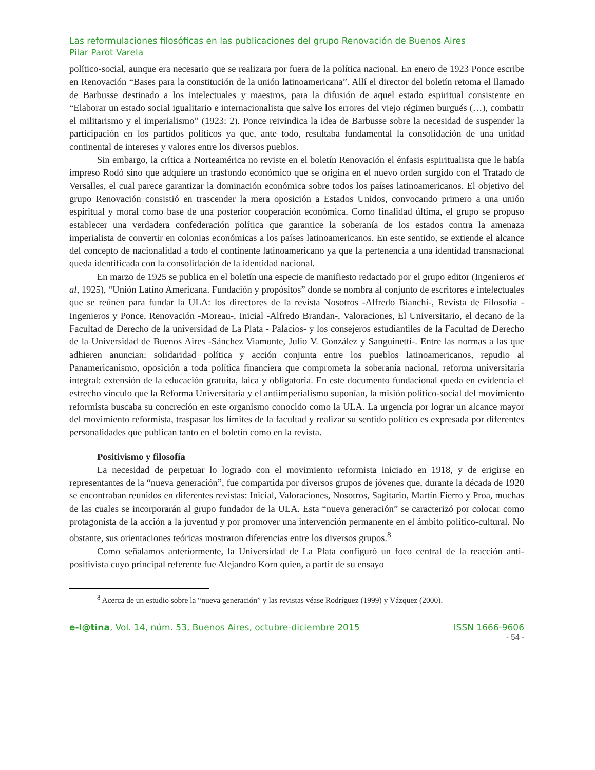Las reformulaciones filosóficas en las publicaciones del grupo Renovación de Buenos Aires
Pilar Parot Varela
político-social, aunque era necesario que se realizara por fuera de la política nacional. En enero de 1923 Ponce escribe en Renovación “Bases para la constitución de la unión latinoamericana”. Allí el director del boletín retoma el llamado de Barbusse destinado a los intelectuales y maestros, para la difusión de aquel estado espiritual consistente en “Elaborar un estado social igualitario e internacionalista que salve los errores del viejo régimen burgués (…), combatir el militarismo y el imperialismo” (1923: 2). Ponce reivindica la idea de Barbusse sobre la necesidad de suspender la participación en los partidos políticos ya que, ante todo, resultaba fundamental la consolidación de una unidad continental de intereses y valores entre los diversos pueblos.
Sin embargo, la crítica a Norteamérica no reviste en el boletín Renovación el énfasis espiritualista que le había impreso Rodó sino que adquiere un trasfondo económico que se origina en el nuevo orden surgido con el Tratado de Versalles, el cual parece garantizar la dominación económica sobre todos los países latinoamericanos. El objetivo del grupo Renovación consistió en trascender la mera oposición a Estados Unidos, convocando primero a una unión espiritual y moral como base de una posterior cooperación económica. Como finalidad última, el grupo se propuso establecer una verdadera confederación política que garantice la soberanía de los estados contra la amenaza imperialista de convertir en colonias económicas a los países latinoamericanos. En este sentido, se extiende el alcance del concepto de nacionalidad a todo el continente latinoamericano ya que la pertenencia a una identidad transnacional queda identificada con la consolidación de la identidad nacional.
En marzo de 1925 se publica en el boletín una especie de manifiesto redactado por el grupo editor (Ingenieros et al, 1925), “Unión Latino Americana. Fundación y propósitos” donde se nombra al conjunto de escritores e intelectuales que se reúnen para fundar la ULA: los directores de la revista Nosotros -Alfredo Bianchi-, Revista de Filosofía -Ingenieros y Ponce, Renovación -Moreau-, Inicial -Alfredo Brandan-, Valoraciones, El Universitario, el decano de la Facultad de Derecho de la universidad de La Plata - Palacios- y los consejeros estudiantiles de la Facultad de Derecho de la Universidad de Buenos Aires -Sánchez Viamonte, Julio V. González y Sanguinetti-. Entre las normas a las que adhieren anuncian: solidaridad política y acción conjunta entre los pueblos latinoamericanos, repudio al Panamericanismo, oposición a toda política financiera que comprometa la soberanía nacional, reforma universitaria integral: extensión de la educación gratuita, laica y obligatoria. En este documento fundacional queda en evidencia el estrecho vínculo que la Reforma Universitaria y el antiimperialismo suponían, la misión político-social del movimiento reformista buscaba su concreción en este organismo conocido como la ULA. La urgencia por lograr un alcance mayor del movimiento reformista, traspasar los límites de la facultad y realizar su sentido político es expresada por diferentes personalidades que publican tanto en el boletín como en la revista.
Positivismo y filosofía
La necesidad de perpetuar lo logrado con el movimiento reformista iniciado en 1918, y de erigirse en representantes de la “nueva generación”, fue compartida por diversos grupos de jóvenes que, durante la década de 1920 se encontraban reunidos en diferentes revistas: Inicial, Valoraciones, Nosotros, Sagitario, Martín Fierro y Proa, muchas de las cuales se incorporarán al grupo fundador de la ULA. Esta “nueva generación” se caracterizó por colocar como protagonista de la acción a la juventud y por promover una intervención permanente en el ámbito político-cultural. No obstante, sus orientaciones teóricas mostraron diferencias entre los diversos grupos.<sup>8</sup>
Como señalamos anteriormente, la Universidad de La Plata configuró un foco central de la reacción anti-positivista cuyo principal referente fue Alejandro Korn quien, a partir de su ensayo
<sup>8</sup> Acerca de un estudio sobre la “nueva generación” y las revistas véase Rodríguez (1999) y Vázquez (2000).
e-l@tina, Vol. 14, núm. 53, Buenos Aires, octubre-diciembre 2015 ISSN 1666-9606
- 54 -